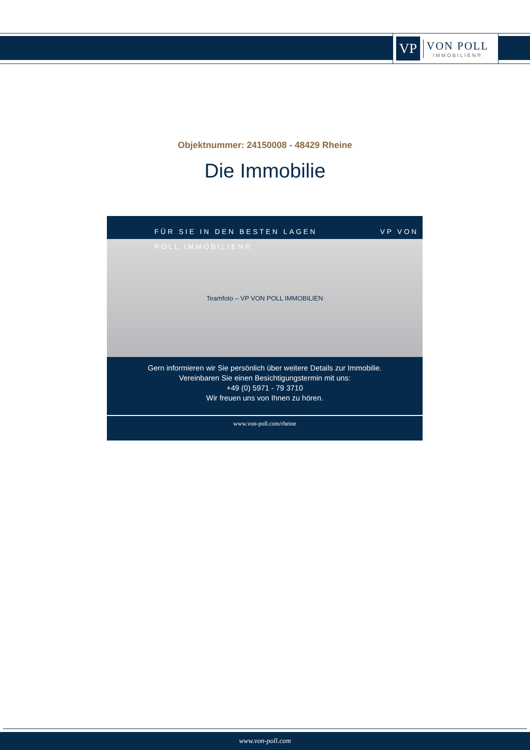VP
VON POLL
IMMOBILIEN®
Objektnummer: 24150008 - 48429 Rheine
Die Immobilie
FÜR SIE IN DEN BESTEN LAGEN VP VON POLL IMMOBILIEN®
Teamfoto – VP VON POLL IMMOBILIEN
Gern informieren wir Sie persönlich über weitere Details zur Immobilie.
Vereinbaren Sie einen Besichtigungstermin mit uns:
+49 (0) 5971 - 79 3710
Wir freuen uns von Ihnen zu hören.
www.von-poll.com/rheine
www.von-poll.com